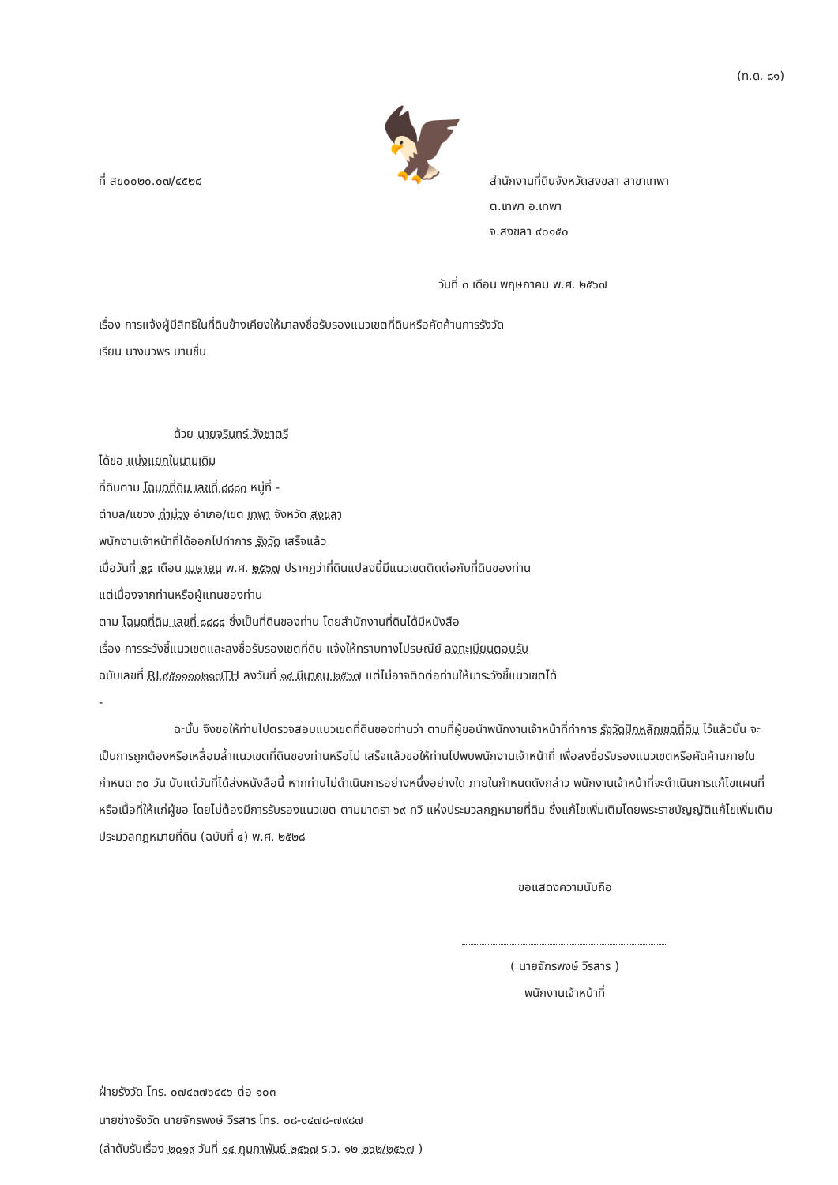(ท.ด. ๘๑)
ที่ สข๐๐๒๐.๐๗/๔๕๒๘
🦅
สำนักงานที่ดินจังหวัดสงขลา สาขาเทพา
ต.เทพา อ.เทพา
จ.สงขลา ๙๐๑๕๐
วันที่ ๓ เดือน พฤษภาคม พ.ศ. ๒๕๖๗
เรื่อง การแจ้งผู้มีสิทธิในที่ดินข้างเคียงให้มาลงชื่อรับรองแนวเขตที่ดินหรือคัดค้านการรังวัด
เรียน นางนวพร บานชื่น
ด้วย นายจรินทร์ วังชาตรี
ได้ขอ แบ่งแยกในนามเดิม
ที่ดินตาม โฉนดที่ดิน เลขที่ ๘๘๘๓ หมู่ที่ -
ตำบล/แขวง ท่าม่วง อำเภอ/เขต เทพา จังหวัด สงขลา
พนักงานเจ้าหน้าที่ได้ออกไปทำการ รังวัด เสร็จแล้ว
เมื่อวันที่ ๒๔ เดือน เมษายน พ.ศ. ๒๕๖๗ ปรากฏว่าที่ดินแปลงนี้มีแนวเขตติดต่อกับที่ดินของท่าน
แต่เนื่องจากท่านหรือผู้แทนของท่าน
ตาม โฉนดที่ดิน เลขที่ ๘๘๘๔ ซึ่งเป็นที่ดินของท่าน โดยสำนักงานที่ดินได้มีหนังสือ
เรื่อง การระวังชี้แนวเขตและลงชื่อรับรองเขตที่ดิน แจ้งให้ทราบทางไปรษณีย์ ลงทะเบียนตอบรับ
ฉบับเลขที่ RL๙๕๑๑๑๐๒๑๗TH ลงวันที่ ๑๔ มีนาคม ๒๕๖๗ แต่ไม่อาจติดต่อท่านให้มาระวังชี้แนวเขตได้
-
ฉะนั้น จึงขอให้ท่านไปตรวจสอบแนวเขตที่ดินของท่านว่า ตามที่ผู้ขอนำพนักงานเจ้าหน้าที่ทำการ รังวัดปักหลักเขตที่ดิน ไว้แล้วนั้น จะเป็นการถูกต้องหรือเหลื่อมล้ำแนวเขตที่ดินของท่านหรือไม่ เสร็จแล้วขอให้ท่านไปพบพนักงานเจ้าหน้าที่ เพื่อลงชื่อรับรองแนวเขตหรือคัดค้านภายในกำหนด ๓๐ วัน นับแต่วันที่ได้ส่งหนังสือนี้ หากท่านไม่ดำเนินการอย่างหนึ่งอย่างใด ภายในกำหนดดังกล่าว พนักงานเจ้าหน้าที่จะดำเนินการแก้ไขแผนที่หรือเนื้อที่ให้แก่ผู้ขอ โดยไม่ต้องมีการรับรองแนวเขต ตามมาตรา ๖๙ ทวิ แห่งประมวลกฎหมายที่ดิน ซึ่งแก้ไขเพิ่มเติมโดยพระราชบัญญัติแก้ไขเพิ่มเติมประมวลกฎหมายที่ดิน (ฉบับที่ ๔) พ.ศ. ๒๕๒๘
ขอแสดงความนับถือ
( นายจักรพงษ์ วีรสาร )
พนักงานเจ้าหน้าที่
ฝ่ายรังวัด โทร. ๐๗๔๓๗๖๔๔๖ ต่อ ๑๐๓
นายช่างรังวัด นายจักรพงษ์ วีรสาร โทร. ๐๘-๑๔๗๘-๗๙๘๗
(ลำดับรับเรื่อง ๒๐๑๙ วันที่ ๑๔ กุมภาพันธ์ ๒๕๖๗ ร.ว. ๑๒ ๒๖๒/๒๕๖๗ )